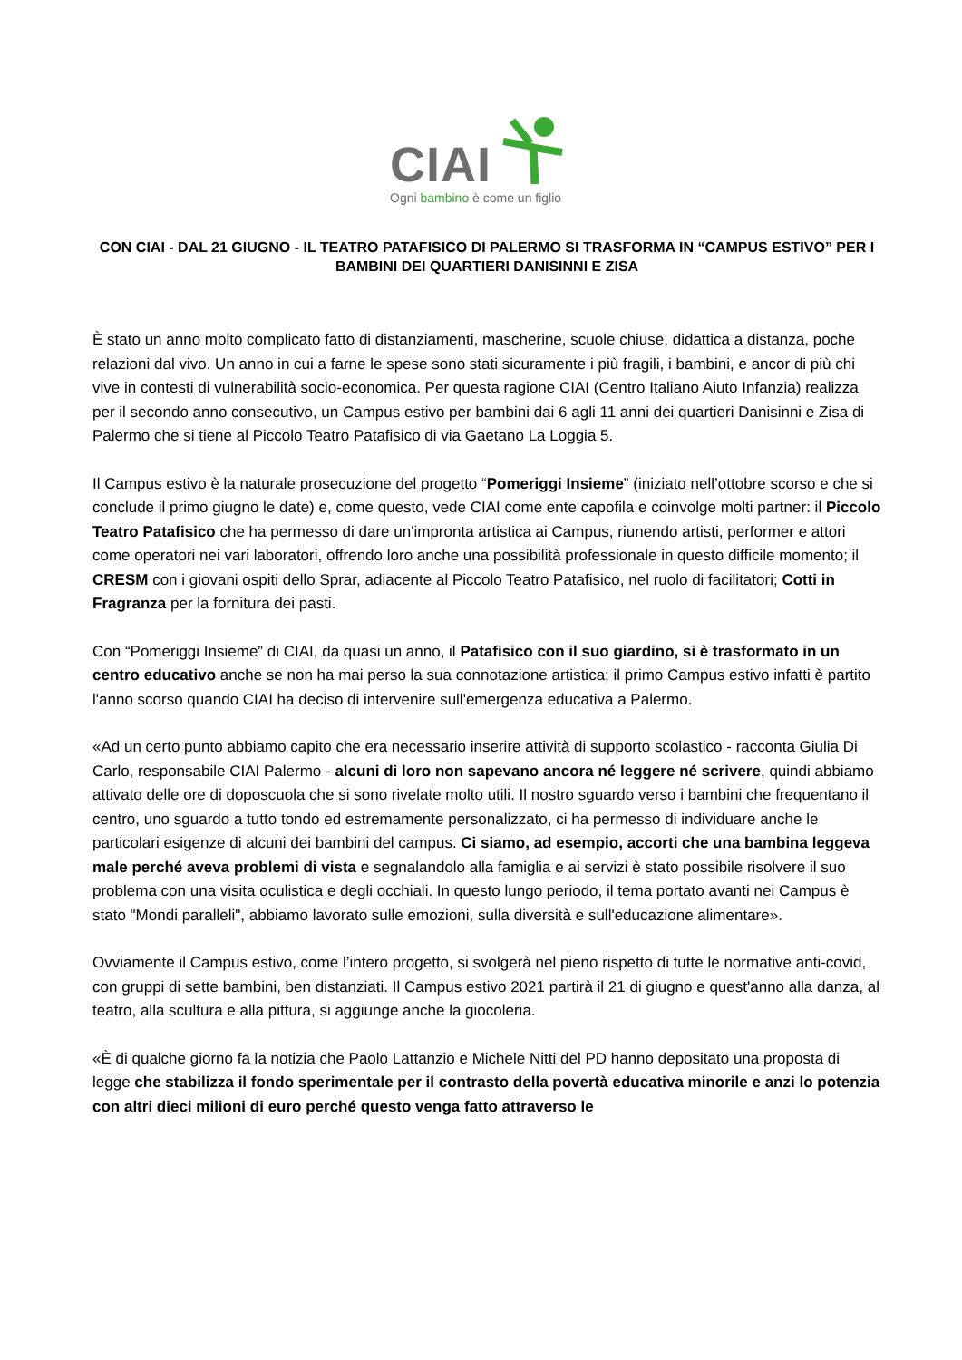CIAI
Ogni bambino è come un figlio
CON CIAI - DAL 21 GIUGNO - IL TEATRO PATAFISICO DI PALERMO SI TRASFORMA IN “CAMPUS ESTIVO” PER I BAMBINI DEI QUARTIERI DANISINNI E ZISA
È stato un anno molto complicato fatto di distanziamenti, mascherine, scuole chiuse, didattica a distanza, poche relazioni dal vivo. Un anno in cui a farne le spese sono stati sicuramente i più fragili, i bambini, e ancor di più chi vive in contesti di vulnerabilità socio-economica. Per questa ragione CIAI (Centro Italiano Aiuto Infanzia) realizza per il secondo anno consecutivo, un Campus estivo per bambini dai 6 agli 11 anni dei quartieri Danisinni e Zisa di Palermo che si tiene al Piccolo Teatro Patafisico di via Gaetano La Loggia 5.
Il Campus estivo è la naturale prosecuzione del progetto “Pomeriggi Insieme” (iniziato nell’ottobre scorso e che si conclude il primo giugno le date) e, come questo, vede CIAI come ente capofila e coinvolge molti partner: il Piccolo Teatro Patafisico che ha permesso di dare un'impronta artistica ai Campus, riunendo artisti, performer e attori come operatori nei vari laboratori, offrendo loro anche una possibilità professionale in questo difficile momento; il CRESM con i giovani ospiti dello Sprar, adiacente al Piccolo Teatro Patafisico, nel ruolo di facilitatori; Cotti in Fragranza per la fornitura dei pasti.
Con “Pomeriggi Insieme” di CIAI, da quasi un anno, il Patafisico con il suo giardino, si è trasformato in un centro educativo anche se non ha mai perso la sua connotazione artistica; il primo Campus estivo infatti è partito l'anno scorso quando CIAI ha deciso di intervenire sull'emergenza educativa a Palermo.
«Ad un certo punto abbiamo capito che era necessario inserire attività di supporto scolastico - racconta Giulia Di Carlo, responsabile CIAI Palermo - alcuni di loro non sapevano ancora né leggere né scrivere, quindi abbiamo attivato delle ore di doposcuola che si sono rivelate molto utili. Il nostro sguardo verso i bambini che frequentano il centro, uno sguardo a tutto tondo ed estremamente personalizzato, ci ha permesso di individuare anche le particolari esigenze di alcuni dei bambini del campus. Ci siamo, ad esempio, accorti che una bambina leggeva male perché aveva problemi di vista e segnalandolo alla famiglia e ai servizi è stato possibile risolvere il suo problema con una visita oculistica e degli occhiali. In questo lungo periodo, il tema portato avanti nei Campus è stato "Mondi paralleli", abbiamo lavorato sulle emozioni, sulla diversità e sull'educazione alimentare».
Ovviamente il Campus estivo, come l’intero progetto, si svolgerà nel pieno rispetto di tutte le normative anti-covid, con gruppi di sette bambini, ben distanziati. Il Campus estivo 2021 partirà il 21 di giugno e quest'anno alla danza, al teatro, alla scultura e alla pittura, si aggiunge anche la giocoleria.
«È di qualche giorno fa la notizia che Paolo Lattanzio e Michele Nitti del PD hanno depositato una proposta di legge che stabilizza il fondo sperimentale per il contrasto della povertà educativa minorile e anzi lo potenzia con altri dieci milioni di euro perché questo venga fatto attraverso le